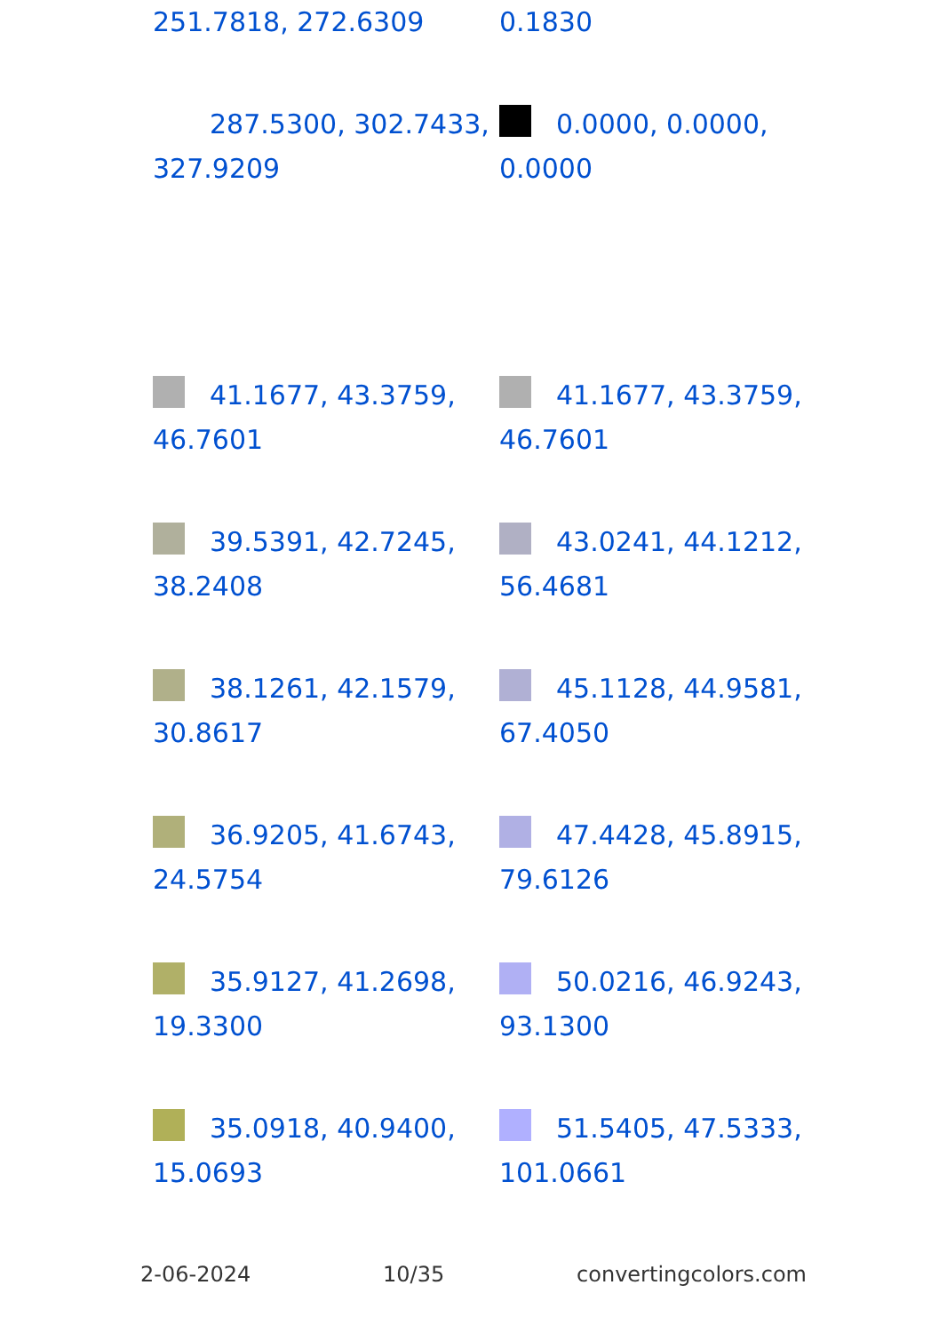251.7818, 272.6309 0.1830
287.5300, 302.7433, 327.9209
0.0000, 0.0000, 0.0000
41.1677, 43.3759, 46.7601
41.1677, 43.3759, 46.7601
39.5391, 42.7245, 38.2408
43.0241, 44.1212, 56.4681
38.1261, 42.1579, 30.8617
45.1128, 44.9581, 67.4050
36.9205, 41.6743, 24.5754
47.4428, 45.8915, 79.6126
35.9127, 41.2698, 19.3300
50.0216, 46.9243, 93.1300
35.0918, 40.9400, 15.0693
51.5405, 47.5333, 101.0661
2-06-2024 10/35 convertingcolors.com